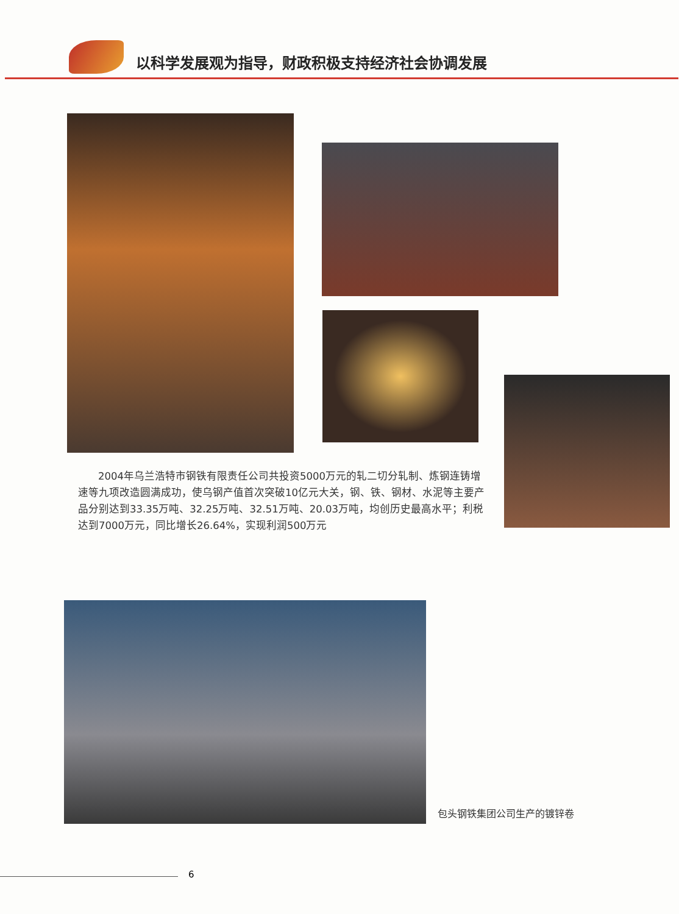以科学发展观为指导，财政积极支持经济社会协调发展
2004年乌兰浩特市钢铁有限责任公司共投资5000万元的轧二切分轧制、炼钢连铸增速等九项改造圆满成功，使乌钢产值首次突破10亿元大关，钢、铁、钢材、水泥等主要产品分别达到33.35万吨、32.25万吨、32.51万吨、20.03万吨，均创历史最高水平；利税达到7000万元，同比增长26.64%，实现利润500万元
包头钢铁集团公司生产的镀锌卷
6